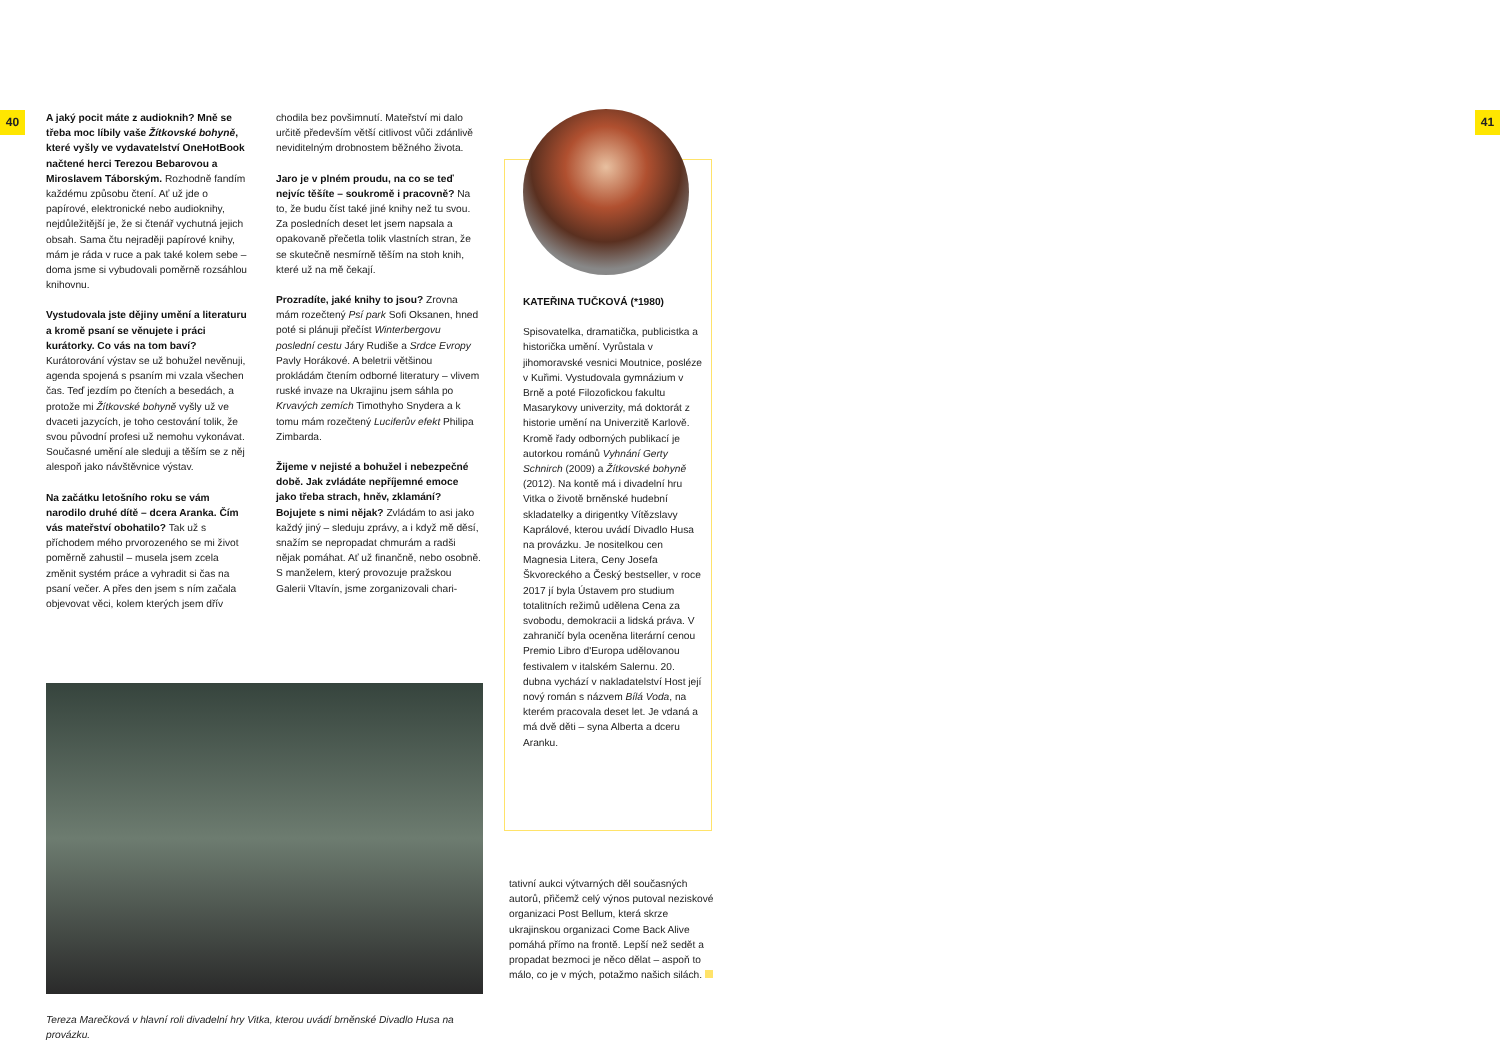40
A jaký pocit máte z audioknih? Mně se třeba moc líbily vaše Žítkovské bohyně, které vyšly ve vydavatelství OneHotBook načtené herci Terezou Bebarovou a Miroslavem Táborským. Rozhodně fandím každému způsobu čtení. Ať už jde o papírové, elektronické nebo audioknihy, nejdůležitější je, že si čtenář vychutná jejich obsah. Sama čtu nejraději papírové knihy, mám je ráda v ruce a pak také kolem sebe – doma jsme si vybudovali poměrně rozsáhlou knihovnu.
Vystudovala jste dějiny umění a literaturu a kromě psaní se věnujete i práci kurátorky. Co vás na tom baví? Kurátorování výstav se už bohužel nevěnuji, agenda spojená s psaním mi vzala všechen čas. Teď jezdím po čteních a besedách, a protože mi Žítkovské bohyně vyšly už ve dvaceti jazycích, je toho cestování tolik, že svou původní profesi už nemohu vykonávat. Současné umění ale sleduji a těším se z něj alespoň jako návštěvnice výstav.
Na začátku letošního roku se vám narodilo druhé dítě – dcera Aranka. Čím vás mateřství obohatilo? Tak už s příchodem mého prvorozeného se mi život poměrně zahustil – musela jsem zcela změnit systém práce a vyhradit si čas na psaní večer. A přes den jsem s ním začala objevovat věci, kolem kterých jsem dřív
chodila bez povšimnutí. Mateřství mi dalo určitě především větší citlivost vůči zdánlivě neviditelným drobnostem běžného života.
Jaro je v plném proudu, na co se teď nejvíc těšíte – soukromě i pracovně? Na to, že budu číst také jiné knihy než tu svou. Za posledních deset let jsem napsala a opakovaně přečetla tolik vlastních stran, že se skutečně nesmírně těším na stoh knih, které už na mě čekají.
Prozradíte, jaké knihy to jsou? Zrovna mám rozečtený Psí park Sofi Oksanen, hned poté si plánuji přečíst Winterbergovu poslední cestu Járy Rudiše a Srdce Evropy Pavly Horákové. A beletrii většinou prokládám čtením odborné literatury – vlivem ruské invaze na Ukrajinu jsem sáhla po Krvavých zemích Timothyho Snydera a k tomu mám rozečtený Luciferův efekt Philipa Zimbarda.
Žijeme v nejisté a bohužel i nebezpečné době. Jak zvládáte nepříjemné emoce jako třeba strach, hněv, zklamání? Bojujete s nimi nějak? Zvládám to asi jako každý jiný – sleduju zprávy, a i když mě děsí, snažím se nepropadat chmurám a radši nějak pomáhat. Ať už finančně, nebo osobně. S manželem, který provozuje pražskou Galerii Vltavín, jsme zorganizovali chari-
KATEŘINA TUČKOVÁ (*1980)
Spisovatelka, dramatička, publicistka a historička umění. Vyrůstala v jihomoravské vesnici Moutnice, posléze v Kuřimi. Vystudovala gymnázium v Brně a poté Filozofickou fakultu Masarykovy univerzity, má doktorát z historie umění na Univerzitě Karlově. Kromě řady odborných publikací je autorkou románů Vyhnání Gerty Schnirch (2009) a Žítkovské bohyně (2012). Na kontě má i divadelní hru Vitka o životě brněnské hudební skladatelky a dirigentky Vítězslavy Kaprálové, kterou uvádí Divadlo Husa na provázku. Je nositelkou cen Magnesia Litera, Ceny Josefa Škvoreckého a Český bestseller, v roce 2017 jí byla Ústavem pro studium totalitních režimů udělena Cena za svobodu, demokracii a lidská práva. V zahraničí byla oceněna literární cenou Premio Libro d'Europa udělovanou festivalem v italském Salernu. 20. dubna vychází v nakladatelství Host její nový román s názvem Bílá Voda, na kterém pracovala deset let. Je vdaná a má dvě děti – syna Alberta a dceru Aranku.
tativní aukci výtvarných děl současných autorů, přičemž celý výnos putoval neziskové organizaci Post Bellum, která skrze ukrajinskou organizaci Come Back Alive pomáhá přímo na frontě. Lepší než sedět a propadat bezmoci je něco dělat – aspoň to málo, co je v mých, potažmo našich silách.
Tereza Marečková v hlavní roli divadelní hry Vitka, kterou uvádí brněnské Divadlo Husa na provázku.
41